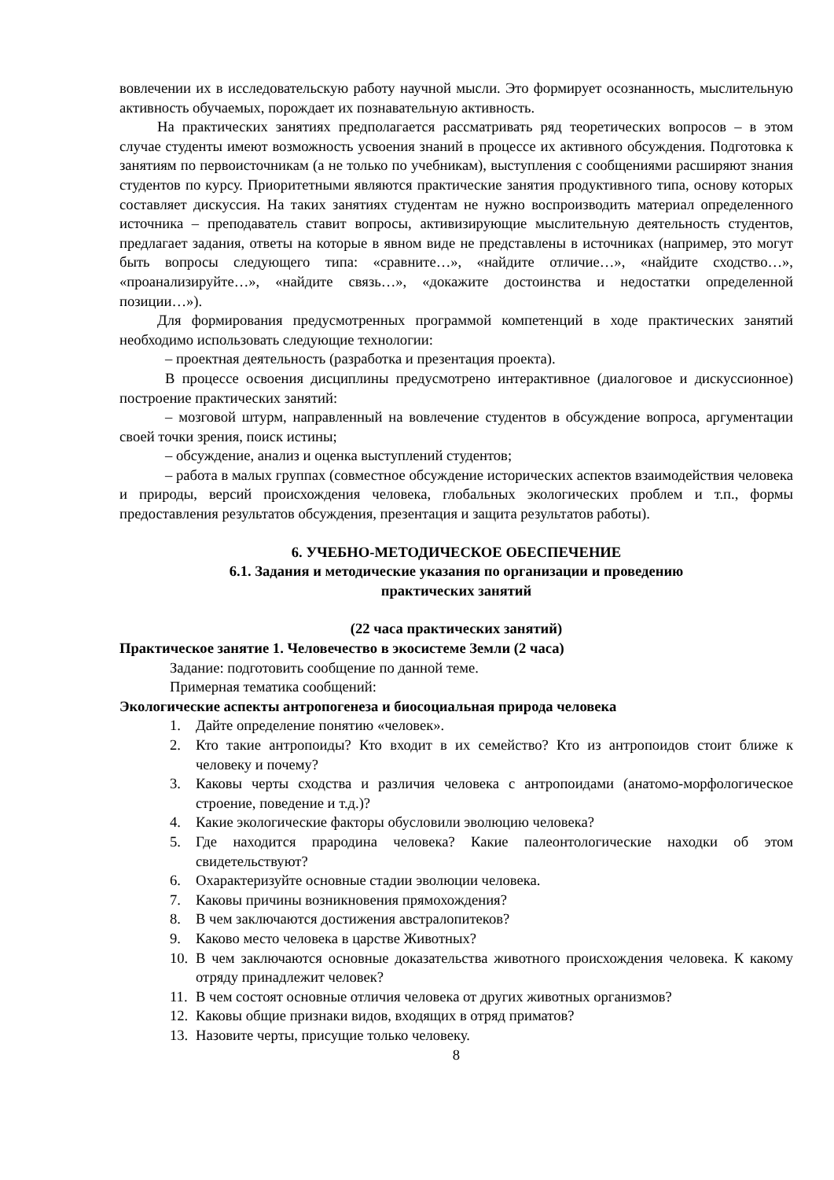вовлечении их в исследовательскую работу научной мысли. Это формирует осознанность, мыслительную активность обучаемых, порождает их познавательную активность.
На практических занятиях предполагается рассматривать ряд теоретических вопросов – в этом случае студенты имеют возможность усвоения знаний в процессе их активного обсуждения. Подготовка к занятиям по первоисточникам (а не только по учебникам), выступления с сообщениями расширяют знания студентов по курсу. Приоритетными являются практические занятия продуктивного типа, основу которых составляет дискуссия. На таких занятиях студентам не нужно воспроизводить материал определенного источника – преподаватель ставит вопросы, активизирующие мыслительную деятельность студентов, предлагает задания, ответы на которые в явном виде не представлены в источниках (например, это могут быть вопросы следующего типа: «сравните…», «найдите отличие…», «найдите сходство…», «проанализируйте…», «найдите связь…», «докажите достоинства и недостатки определенной позиции…»).
Для формирования предусмотренных программой компетенций в ходе практических занятий необходимо использовать следующие технологии:
– проектная деятельность (разработка и презентация проекта).
В процессе освоения дисциплины предусмотрено интерактивное (диалоговое и дискуссионное) построение практических занятий:
– мозговой штурм, направленный на вовлечение студентов в обсуждение вопроса, аргументации своей точки зрения, поиск истины;
– обсуждение, анализ и оценка выступлений студентов;
– работа в малых группах (совместное обсуждение исторических аспектов взаимодействия человека и природы, версий происхождения человека, глобальных экологических проблем и т.п., формы предоставления результатов обсуждения, презентация и защита результатов работы).
6. УЧЕБНО-МЕТОДИЧЕСКОЕ ОБЕСПЕЧЕНИЕ
6.1. Задания и методические указания по организации и проведению
практических занятий
(22 часа практических занятий)
Практическое занятие 1. Человечество в экосистеме Земли (2 часа)
Задание: подготовить сообщение по данной теме.
Примерная тематика сообщений:
Экологические аспекты антропогенеза и биосоциальная природа человека
1. Дайте определение понятию «человек».
2. Кто такие антропоиды? Кто входит в их семейство? Кто из антропоидов стоит ближе к человеку и почему?
3. Каковы черты сходства и различия человека с антропоидами (анатомо-морфологическое строение, поведение и т.д.)?
4. Какие экологические факторы обусловили эволюцию человека?
5. Где находится прародина человека? Какие палеонтологические находки об этом свидетельствуют?
6. Охарактеризуйте основные стадии эволюции человека.
7. Каковы причины возникновения прямохождения?
8. В чем заключаются достижения австралопитеков?
9. Каково место человека в царстве Животных?
10. В чем заключаются основные доказательства животного происхождения человека. К какому отряду принадлежит человек?
11. В чем состоят основные отличия человека от других животных организмов?
12. Каковы общие признаки видов, входящих в отряд приматов?
13. Назовите черты, присущие только человеку.
8